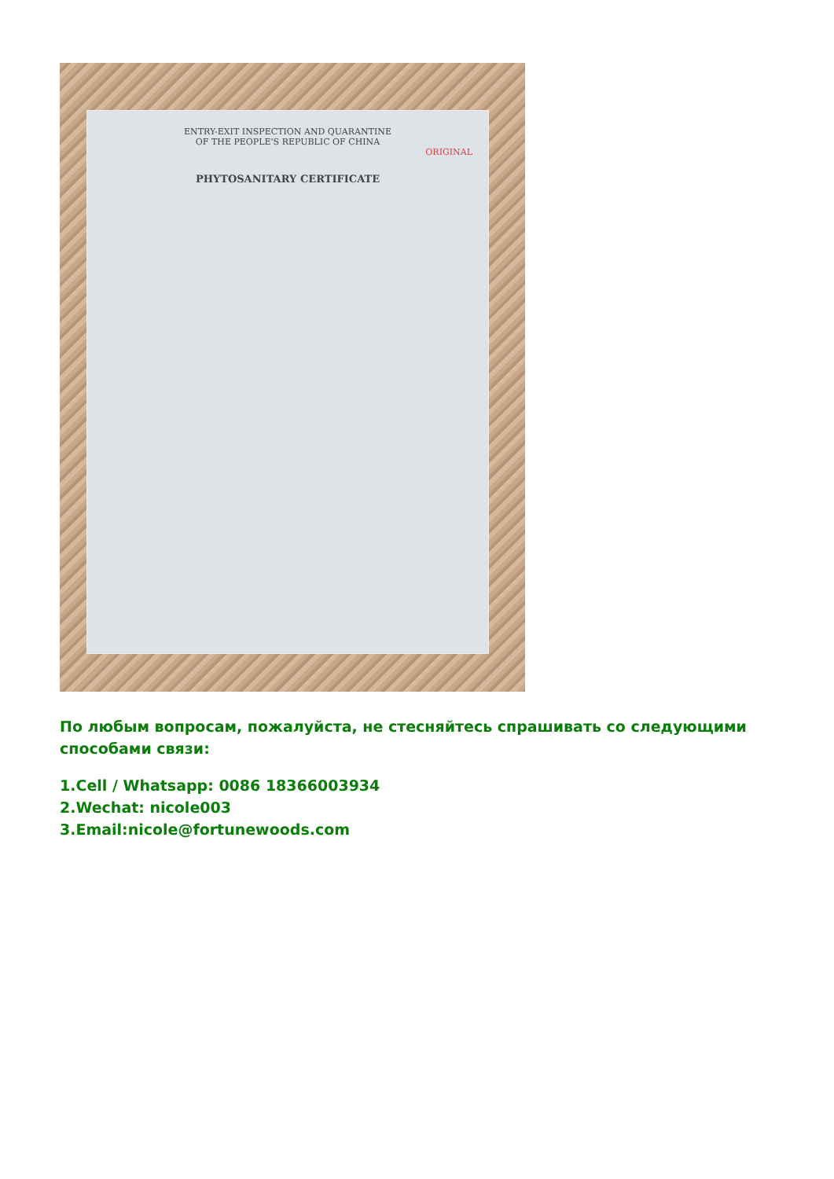ENTRY-EXIT INSPECTION AND QUARANTINE
OF THE PEOPLE'S REPUBLIC OF CHINA
ORIGINAL
PHYTOSANITARY CERTIFICATE
По любым вопросам, пожалуйста, не стесняйтесь спрашивать со следующими способами связи:
1.Cell / Whatsapp: 0086 18366003934
2.Wechat: nicole003
3.Email:nicole@fortunewoods.com